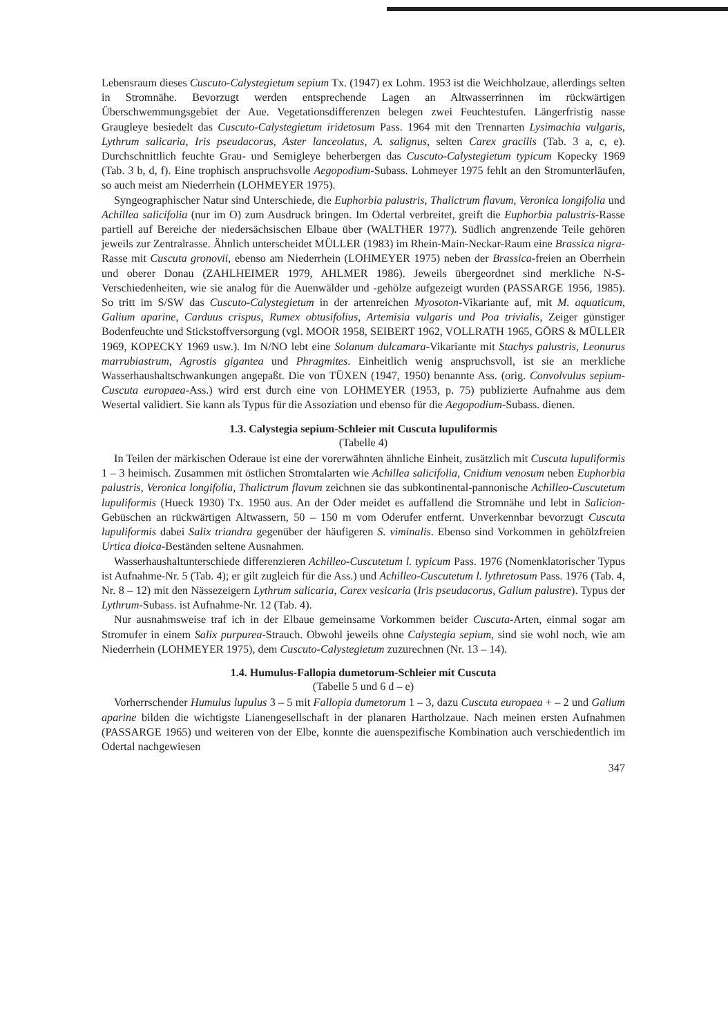Lebensraum dieses Cuscuto-Calystegietum sepium Tx. (1947) ex Lohm. 1953 ist die Weichholzaue, allerdings selten in Stromnähe. Bevorzugt werden entsprechende Lagen an Altwasserrinnen im rückwärtigen Überschwemmungsgebiet der Aue. Vegetationsdifferenzen belegen zwei Feuchtestufen. Längerfristig nasse Graugleye besiedelt das Cuscuto-Calystegietum iridetosum Pass. 1964 mit den Trennarten Lysimachia vulgaris, Lythrum salicaria, Iris pseudacorus, Aster lanceolatus, A. salignus, selten Carex gracilis (Tab. 3 a, c, e). Durchschnittlich feuchte Grau- und Semigleye beherbergen das Cuscuto-Calystegietum typicum Kopecky 1969 (Tab. 3 b, d, f). Eine trophisch anspruchsvolle Aegopodium-Subass. Lohmeyer 1975 fehlt an den Stromunterläufen, so auch meist am Niederrhein (LOHMEYER 1975).
Syngeographischer Natur sind Unterschiede, die Euphorbia palustris, Thalictrum flavum, Veronica longifolia und Achillea salicifolia (nur im O) zum Ausdruck bringen. Im Odertal verbreitet, greift die Euphorbia palustris-Rasse partiell auf Bereiche der niedersächsischen Elbaue über (WALTHER 1977). Südlich angrenzende Teile gehören jeweils zur Zentralrasse. Ähnlich unterscheidet MÜLLER (1983) im Rhein-Main-Neckar-Raum eine Brassica nigra-Rasse mit Cuscuta gronovii, ebenso am Niederrhein (LOHMEYER 1975) neben der Brassica-freien an Oberrhein und oberer Donau (ZAHLHEIMER 1979, AHLMER 1986). Jeweils übergeordnet sind merkliche N-S-Verschiedenheiten, wie sie analog für die Auenwälder und -gehölze aufgezeigt wurden (PASSARGE 1956, 1985). So tritt im S/SW das Cuscuto-Calystegietum in der artenreichen Myosoton-Vikariante auf, mit M. aquaticum, Galium aparine, Carduus crispus, Rumex obtusifolius, Artemisia vulgaris und Poa trivialis, Zeiger günstiger Bodenfeuchte und Stickstoffversorgung (vgl. MOOR 1958, SEIBERT 1962, VOLLRATH 1965, GÖRS & MÜLLER 1969, KOPECKY 1969 usw.). Im N/NO lebt eine Solanum dulcamara-Vikariante mit Stachys palustris, Leonurus marrubiastrum, Agrostis gigantea und Phragmites. Einheitlich wenig anspruchsvoll, ist sie an merkliche Wasserhaushaltschwankungen angepaßt. Die von TÜXEN (1947, 1950) benannte Ass. (orig. Convolvulus sepium-Cuscuta europaea-Ass.) wird erst durch eine von LOHMEYER (1953, p. 75) publizierte Aufnahme aus dem Wesertal validiert. Sie kann als Typus für die Assoziation und ebenso für die Aegopodium-Subass. dienen.
1.3. Calystegia sepium-Schleier mit Cuscuta lupuliformis
(Tabelle 4)
In Teilen der märkischen Oderaue ist eine der vorerwähnten ähnliche Einheit, zusätzlich mit Cuscuta lupuliformis 1 – 3 heimisch. Zusammen mit östlichen Stromtalarten wie Achillea salicifolia, Cnidium venosum neben Euphorbia palustris, Veronica longifolia, Thalictrum flavum zeichnen sie das subkontinental-pannonische Achilleo-Cuscutetum lupuliformis (Hueck 1930) Tx. 1950 aus. An der Oder meidet es auffallend die Stromnähe und lebt in Salicion-Gebüschen an rückwärtigen Altwassern, 50 – 150 m vom Oderufer entfernt. Unverkennbar bevorzugt Cuscuta lupuliformis dabei Salix triandra gegenüber der häufigeren S. viminalis. Ebenso sind Vorkommen in gehölzfreien Urtica dioica-Beständen seltene Ausnahmen.
Wasserhaushaltunterschiede differenzieren Achilleo-Cuscutetum l. typicum Pass. 1976 (Nomenklatorischer Typus ist Aufnahme-Nr. 5 (Tab. 4); er gilt zugleich für die Ass.) und Achilleo-Cuscutetum l. lythretosum Pass. 1976 (Tab. 4, Nr. 8 – 12) mit den Nässezeigern Lythrum salicaria, Carex vesicaria (Iris pseudacorus, Galium palustre). Typus der Lythrum-Subass. ist Aufnahme-Nr. 12 (Tab. 4).
Nur ausnahmsweise traf ich in der Elbaue gemeinsame Vorkommen beider Cuscuta-Arten, einmal sogar am Stromufer in einem Salix purpurea-Strauch. Obwohl jeweils ohne Calystegia sepium, sind sie wohl noch, wie am Niederrhein (LOHMEYER 1975), dem Cuscuto-Calystegietum zuzurechnen (Nr. 13 – 14).
1.4. Humulus-Fallopia dumetorum-Schleier mit Cuscuta
(Tabelle 5 und 6 d – e)
Vorherrschender Humulus lupulus 3 – 5 mit Fallopia dumetorum 1 – 3, dazu Cuscuta europaea + – 2 und Galium aparine bilden die wichtigste Lianengesellschaft in der planaren Hartholzaue. Nach meinen ersten Aufnahmen (PASSARGE 1965) und weiteren von der Elbe, konnte die auenspezifische Kombination auch verschiedentlich im Odertal nachgewiesen
347